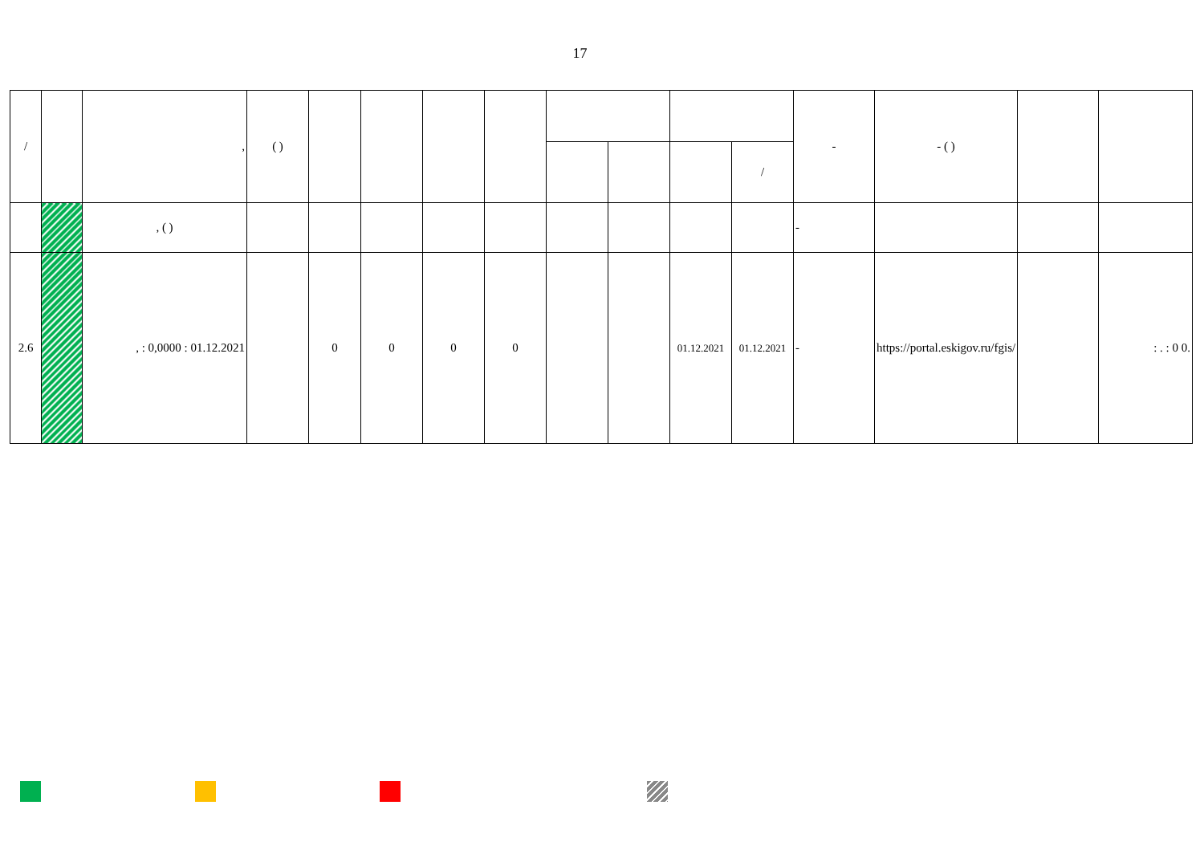17
| / | | , | ( ) | | | | | | | | | - | - ( ) | | |
| --- | --- | --- | --- | --- | --- | --- | --- | --- | --- | --- | --- | --- | --- | --- | --- |
| | | | | | | | | | | | / | | | | |
| | | , ( ) | | | | | | | | | | - | | | |
| 2.6 | | , : 0,0000 : 01.12.2021 | | 0 | 0 | 0 | 0 | | | 01.12.2021 | 01.12.2021 | - | https://portal.eskigov.ru/fgis/ | | : . : 0 0. |